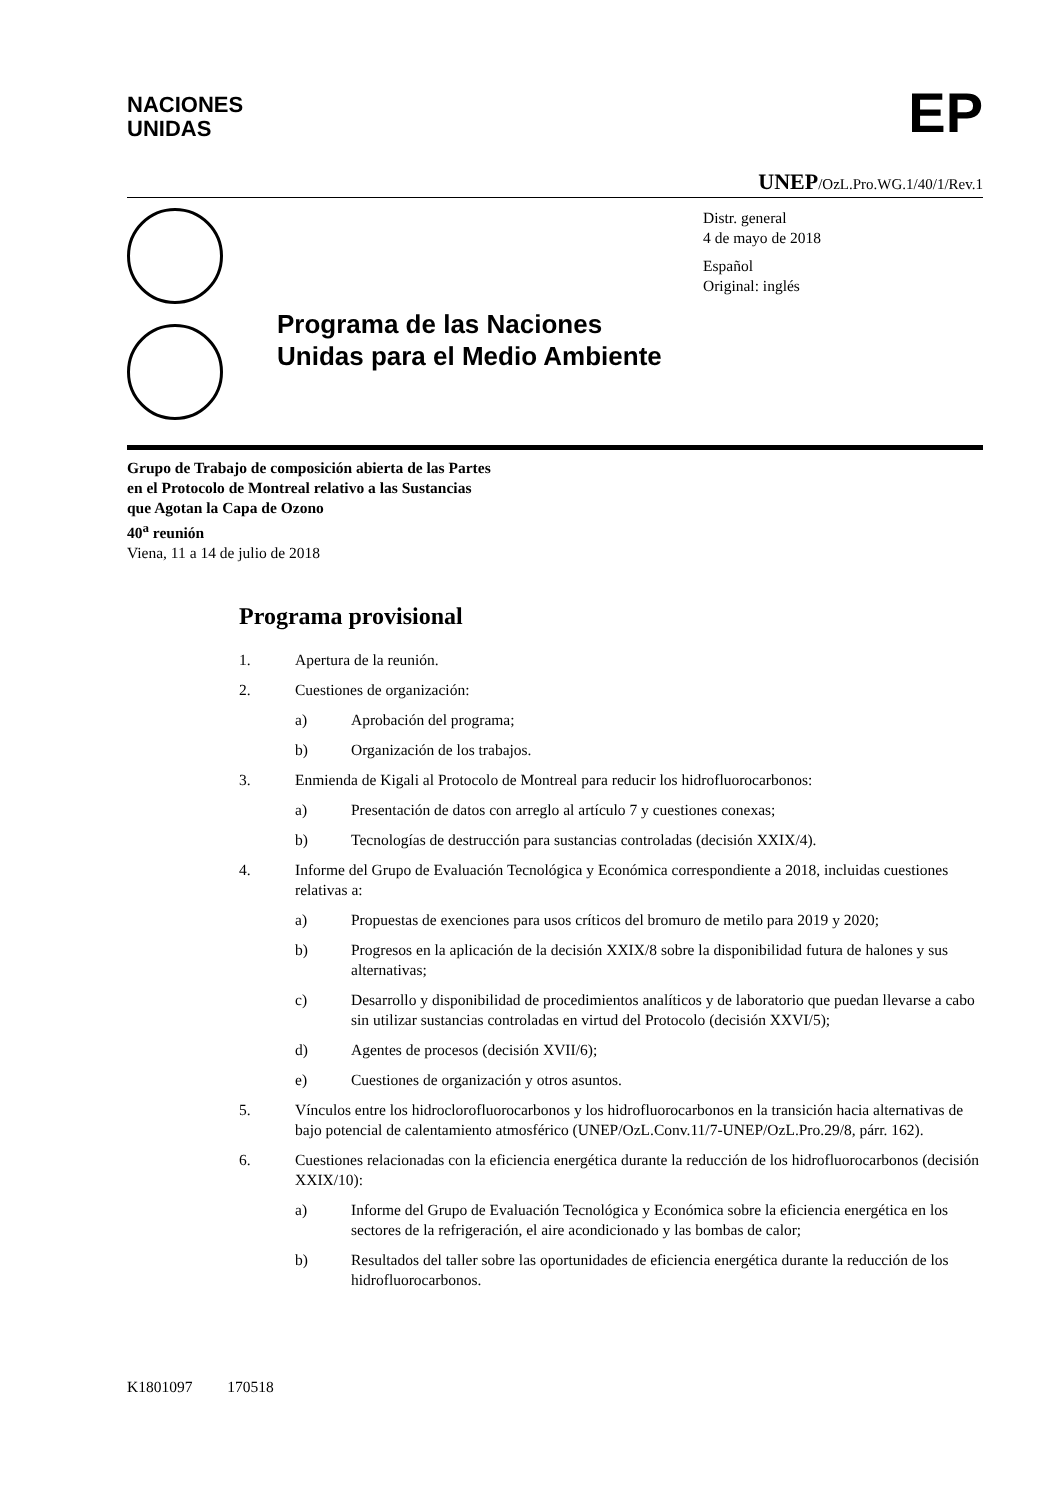NACIONES
UNIDAS
EP
UNEP/OzL.Pro.WG.1/40/1/Rev.1
Programa de las Naciones Unidas para el Medio Ambiente
Distr. general
4 de mayo de 2018
Español
Original: inglés
Grupo de Trabajo de composición abierta de las Partes
en el Protocolo de Montreal relativo a las Sustancias
que Agotan la Capa de Ozono
40<sup>a</sup> reunión
Viena, 11 a 14 de julio de 2018
Programa provisional
1. Apertura de la reunión.
2. Cuestiones de organización:
a) Aprobación del programa;
b) Organización de los trabajos.
3. Enmienda de Kigali al Protocolo de Montreal para reducir los hidrofluorocarbonos:
a) Presentación de datos con arreglo al artículo 7 y cuestiones conexas;
b) Tecnologías de destrucción para sustancias controladas (decisión XXIX/4).
4. Informe del Grupo de Evaluación Tecnológica y Económica correspondiente a 2018, incluidas cuestiones relativas a:
a) Propuestas de exenciones para usos críticos del bromuro de metilo para 2019 y 2020;
b) Progresos en la aplicación de la decisión XXIX/8 sobre la disponibilidad futura de halones y sus alternativas;
c) Desarrollo y disponibilidad de procedimientos analíticos y de laboratorio que puedan llevarse a cabo sin utilizar sustancias controladas en virtud del Protocolo (decisión XXVI/5);
d) Agentes de procesos (decisión XVII/6);
e) Cuestiones de organización y otros asuntos.
5. Vínculos entre los hidroclorofluorocarbonos y los hidrofluorocarbonos en la transición hacia alternativas de bajo potencial de calentamiento atmosférico (UNEP/OzL.Conv.11/7-UNEP/OzL.Pro.29/8, párr. 162).
6. Cuestiones relacionadas con la eficiencia energética durante la reducción de los hidrofluorocarbonos (decisión XXIX/10):
a) Informe del Grupo de Evaluación Tecnológica y Económica sobre la eficiencia energética en los sectores de la refrigeración, el aire acondicionado y las bombas de calor;
b) Resultados del taller sobre las oportunidades de eficiencia energética durante la reducción de los hidrofluorocarbonos.
K1801097 170518